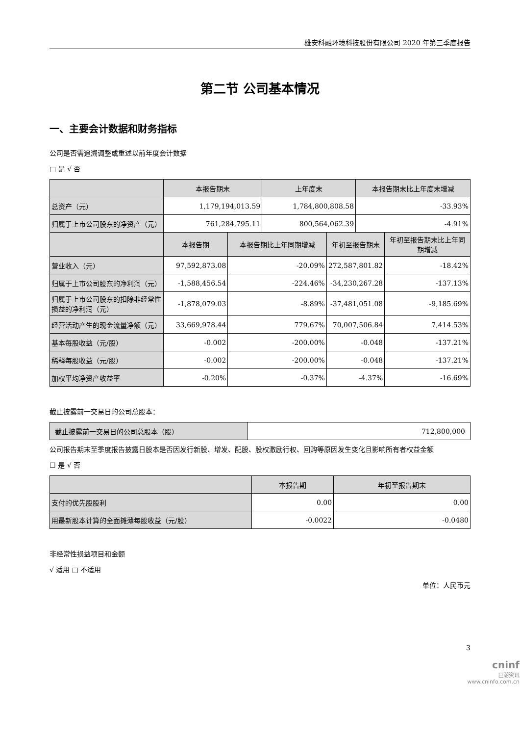雄安科融环境科技股份有限公司 2020 年第三季度报告
第二节 公司基本情况
一、主要会计数据和财务指标
公司是否需追溯调整或重述以前年度会计数据
□ 是 √ 否
| | 本报告期末 | | 上年度末 | | 本报告期末比上年度末增减 | |
| --- | --- | --- | --- | --- | --- | --- |
| 总资产（元） | 1,179,194,013.59 | | 1,784,800,808.58 | | -33.93% | |
| 归属于上市公司股东的净资产（元） | 761,284,795.11 | | 800,564,062.39 | | -4.91% | |
| | 本报告期 | 本报告期比上年同期增减 | | 年初至报告期末 | | 年初至报告期末比上年同期增减 |
| 营业收入（元） | 97,592,873.08 | -20.09% | | 272,587,801.82 | | -18.42% |
| 归属于上市公司股东的净利润（元） | -1,588,456.54 | -224.46% | | -34,230,267.28 | | -137.13% |
| 归属于上市公司股东的扣除非经常性损益的净利润（元） | -1,878,079.03 | -8.89% | | -37,481,051.08 | | -9,185.69% |
| 经营活动产生的现金流量净额（元） | 33,669,978.44 | 779.67% | | 70,007,506.84 | | 7,414.53% |
| 基本每股收益（元/股） | -0.002 | -200.00% | | -0.048 | | -137.21% |
| 稀释每股收益（元/股） | -0.002 | -200.00% | | -0.048 | | -137.21% |
| 加权平均净资产收益率 | -0.20% | -0.37% | | -4.37% | | -16.69% |
截止披露前一交易日的公司总股本：
| 截止披露前一交易日的公司总股本（股） | 712,800,000 |
公司报告期末至季度报告披露日股本是否因发行新股、增发、配股、股权激励行权、回购等原因发生变化且影响所有者权益金额
☐ 是 √ 否
| | 本报告期 | 年初至报告期末 |
| --- | --- | --- |
| 支付的优先股股利 | 0.00 | 0.00 |
| 用最新股本计算的全面摊薄每股收益（元/股） | -0.0022 | -0.0480 |
非经常性损益项目和金额
√ 适用 □ 不适用
单位：人民币元
3
cninf
巨潮资讯
www.cninfo.com.cn